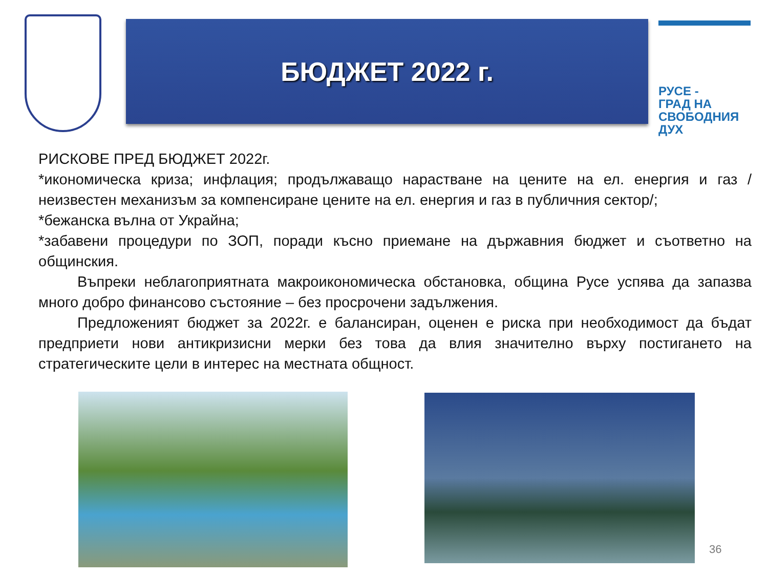БЮДЖЕТ 2022 г.
РУСЕ -
ГРАД НА
СВОБОДНИЯ
ДУХ
РИСКОВЕ ПРЕД БЮДЖЕТ 2022г.
*икономическа криза; инфлация; продължаващо нарастване на цените на ел. енергия и газ /неизвестен механизъм за компенсиране цените на ел. енергия и газ в публичния сектор/;
*бежанска вълна от Украйна;
*забавени процедури по ЗОП, поради късно приемане на държавния бюджет и съответно на общинския.
Въпреки неблагоприятната макроикономическа обстановка, община Русе успява да запазва много добро финансово състояние – без просрочени задължения.
Предложеният бюджет за 2022г. е балансиран, оценен е риска при необходимост да бъдат предприети нови антикризисни мерки без това да влия значително върху постигането на стратегическите цели в интерес на местната общност.
36